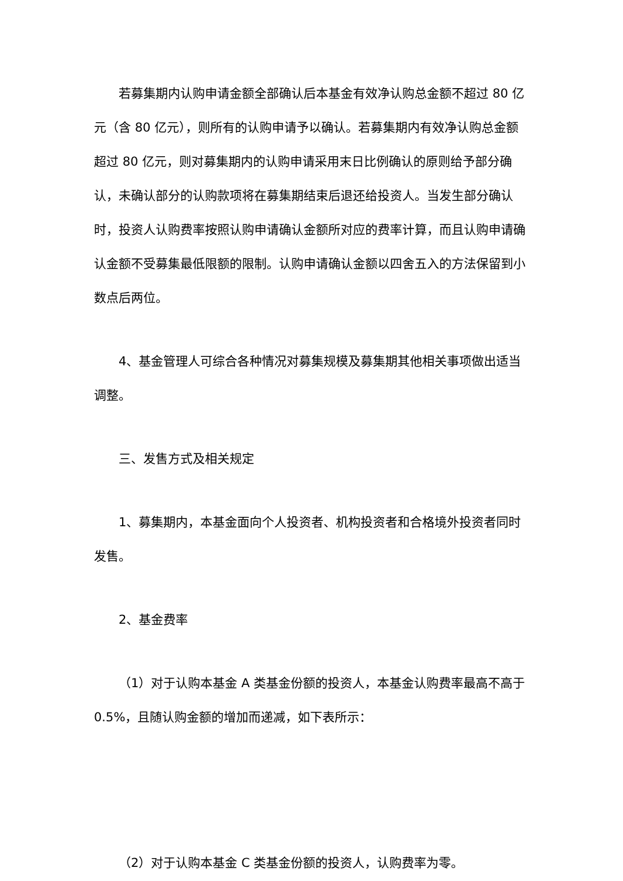若募集期内认购申请金额全部确认后本基金有效净认购总金额不超过 80 亿元（含 80 亿元），则所有的认购申请予以确认。若募集期内有效净认购总金额超过 80 亿元，则对募集期内的认购申请采用末日比例确认的原则给予部分确认，未确认部分的认购款项将在募集期结束后退还给投资人。当发生部分确认时，投资人认购费率按照认购申请确认金额所对应的费率计算，而且认购申请确认金额不受募集最低限额的限制。认购申请确认金额以四舍五入的方法保留到小数点后两位。
4、基金管理人可综合各种情况对募集规模及募集期其他相关事项做出适当调整。
三、发售方式及相关规定
1、募集期内，本基金面向个人投资者、机构投资者和合格境外投资者同时发售。
2、基金费率
（1）对于认购本基金 A 类基金份额的投资人，本基金认购费率最高不高于 0.5%，且随认购金额的增加而递减，如下表所示：
（2）对于认购本基金 C 类基金份额的投资人，认购费率为零。